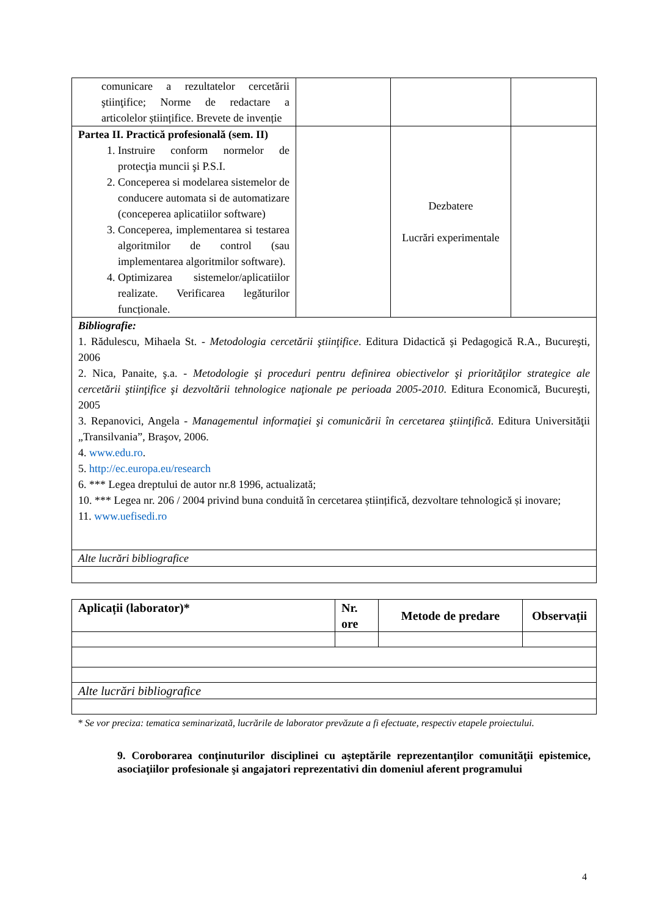| comunicare a rezultatelor cercetării ştiinţifice; Norme de redactare a articolelor științifice. Brevete de invenție | | | |
| Partea II. Practică profesională (sem. II) 1. Instruire conform normelor de protecţia muncii şi P.S.I. 2. Conceperea si modelarea sistemelor de conducere automata si de automatizare (conceperea aplicatiilor software) 3. Conceperea, implementarea si testarea algoritmilor de control (sau implementarea algoritmilor software). 4. Optimizarea sistemelor/aplicatiilor realizate. Verificarea legăturilor funcționale. | | Dezbatere Lucrări experimentale | |
| Bibliografie: 1. Rădulescu, Mihaela St. - Metodologia cercetării ştiinţifice . Editura Didactică şi Pedagogică R.A., Bucureşti, 2006 2. Nica, Panaite, ş.a. - Metodologie şi proceduri pentru definirea obiectivelor şi priorităţilor strategice ale cercetării ştiinţifice şi dezvoltării tehnologice naţionale pe perioada 2005-2010 . Editura Economică, Bucureşti, 2005 3. Repanovici, Angela - Managementul informaţiei şi comunicării în cercetarea ştiinţifică . Editura Universităţii „Transilvania”, Braşov, 2006. 4. www.edu.ro . 5. http://ec.europa.eu/research 6. *** Legea dreptului de autor nr.8 1996, actualizată; 10. *** Legea nr. 206 / 2004 privind buna conduită în cercetarea științifică, dezvoltare tehnologică și inovare; 11. www.uefisedi.ro | | | |
| Alte lucrări bibliografice | | | |
| Aplicații (laborator)* | Nr. ore | Metode de predare | Observații |
| --- | --- | --- | --- |
| Alte lucrări bibliografice | | | |
* Se vor preciza: tematica seminarizată, lucrările de laborator prevăzute a fi efectuate, respectiv etapele proiectului.
9. Coroborarea conţinuturilor disciplinei cu aşteptările reprezentanţilor comunităţii epistemice, asociaţiilor profesionale şi angajatori reprezentativi din domeniul aferent programului
4